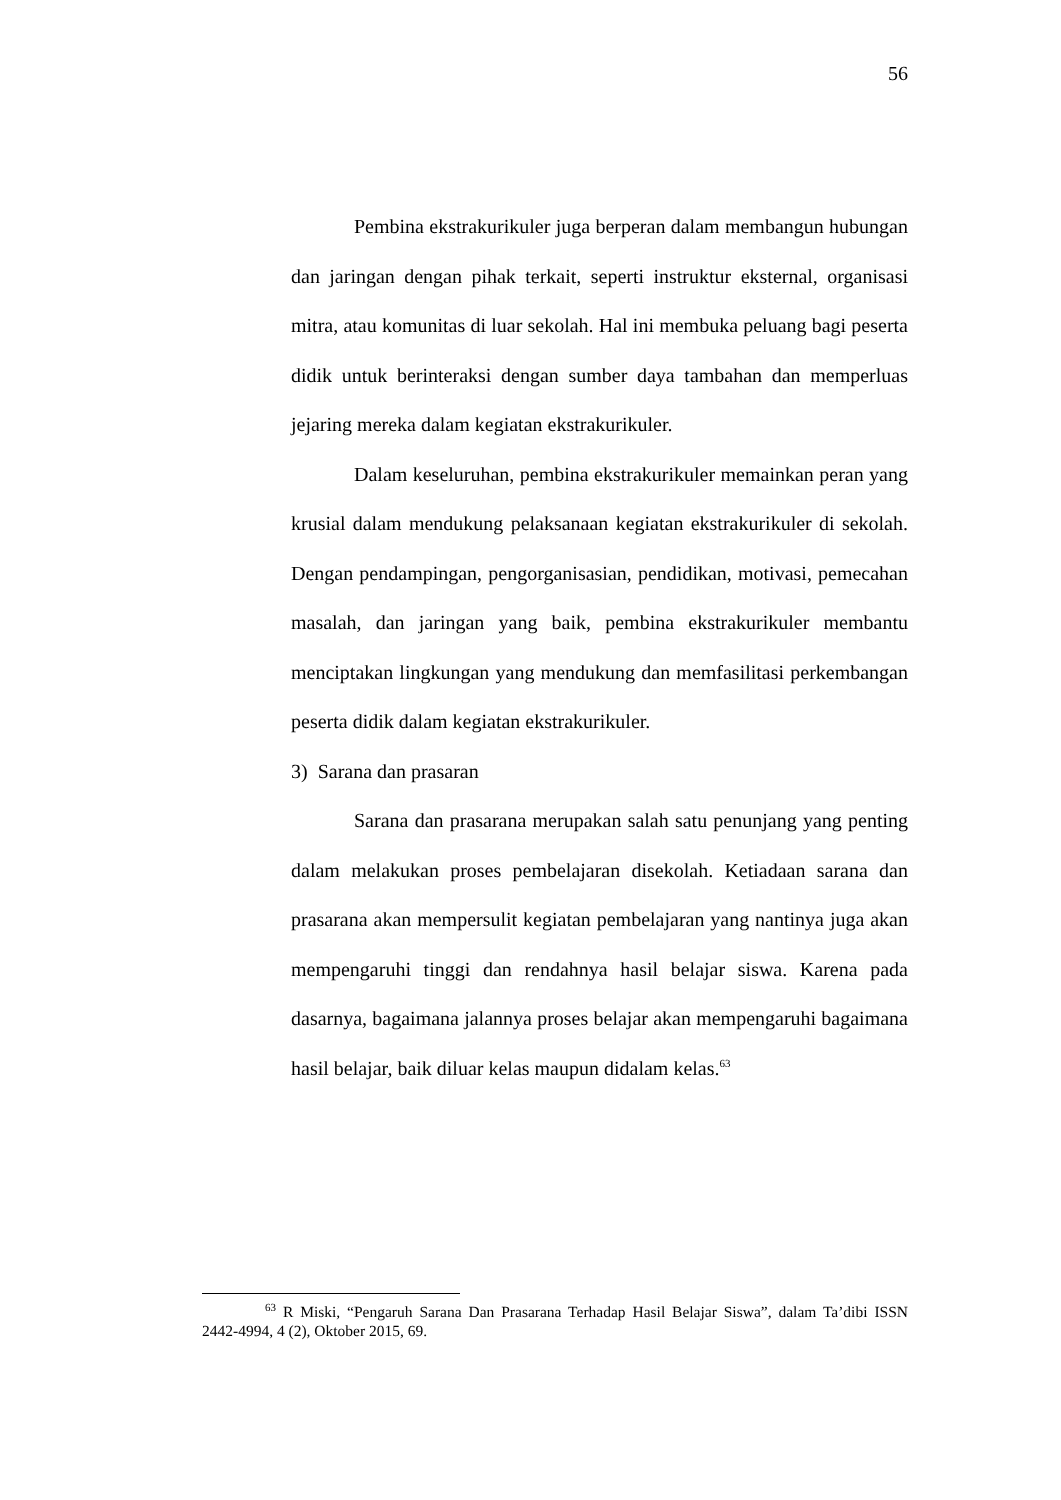56
Pembina ekstrakurikuler juga berperan dalam membangun hubungan dan jaringan dengan pihak terkait, seperti instruktur eksternal, organisasi mitra, atau komunitas di luar sekolah. Hal ini membuka peluang bagi peserta didik untuk berinteraksi dengan sumber daya tambahan dan memperluas jejaring mereka dalam kegiatan ekstrakurikuler.
Dalam keseluruhan, pembina ekstrakurikuler memainkan peran yang krusial dalam mendukung pelaksanaan kegiatan ekstrakurikuler di sekolah. Dengan pendampingan, pengorganisasian, pendidikan, motivasi, pemecahan masalah, dan jaringan yang baik, pembina ekstrakurikuler membantu menciptakan lingkungan yang mendukung dan memfasilitasi perkembangan peserta didik dalam kegiatan ekstrakurikuler.
3) Sarana dan prasaran
Sarana dan prasarana merupakan salah satu penunjang yang penting dalam melakukan proses pembelajaran disekolah. Ketiadaan sarana dan prasarana akan mempersulit kegiatan pembelajaran yang nantinya juga akan mempengaruhi tinggi dan rendahnya hasil belajar siswa. Karena pada dasarnya, bagaimana jalannya proses belajar akan mempengaruhi bagaimana hasil belajar, baik diluar kelas maupun didalam kelas.<sup>63</sup>
<sup>63</sup> R Miski, “Pengaruh Sarana Dan Prasarana Terhadap Hasil Belajar Siswa”, dalam Ta’dibi ISSN 2442-4994, 4 (2), Oktober 2015, 69.